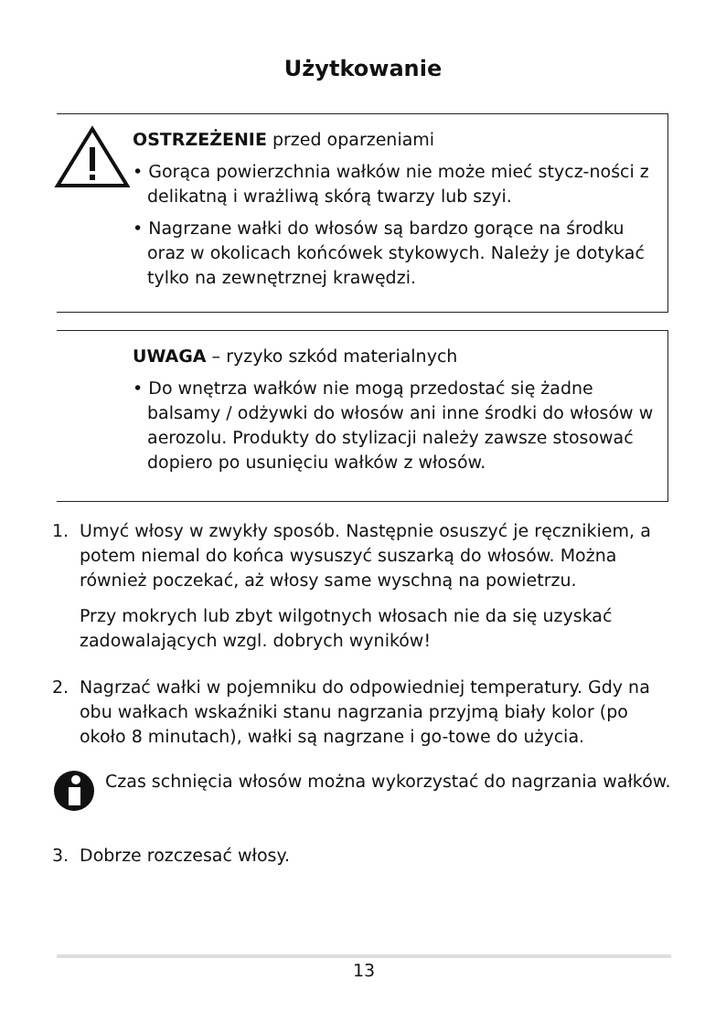Użytkowanie
OSTRZEŻENIE przed oparzeniami
• Gorąca powierzchnia wałków nie może mieć stycz-ności z delikatną i wrażliwą skórą twarzy lub szyi.
• Nagrzane wałki do włosów są bardzo gorące na środku oraz w okolicach końcówek stykowych. Należy je dotykać tylko na zewnętrznej krawędzi.
UWAGA – ryzyko szkód materialnych
• Do wnętrza wałków nie mogą przedostać się żadne balsamy / odżywki do włosów ani inne środki do włosów w aerozolu. Produkty do stylizacji należy zawsze stosować dopiero po usunięciu wałków z włosów.
1. Umyć włosy w zwykły sposób. Następnie osuszyć je ręcznikiem, a potem niemal do końca wysuszyć suszarką do włosów. Można również poczekać, aż włosy same wyschną na powietrzu.
Przy mokrych lub zbyt wilgotnych włosach nie da się uzyskać zadowalających wzgl. dobrych wyników!
2. Nagrzać wałki w pojemniku do odpowiedniej temperatury. Gdy na obu wałkach wskaźniki stanu nagrzania przyjmą biały kolor (po około 8 minutach), wałki są nagrzane i go-towe do użycia.
Czas schnięcia włosów można wykorzystać do nagrzania wałków.
3. Dobrze rozczesać włosy.
13